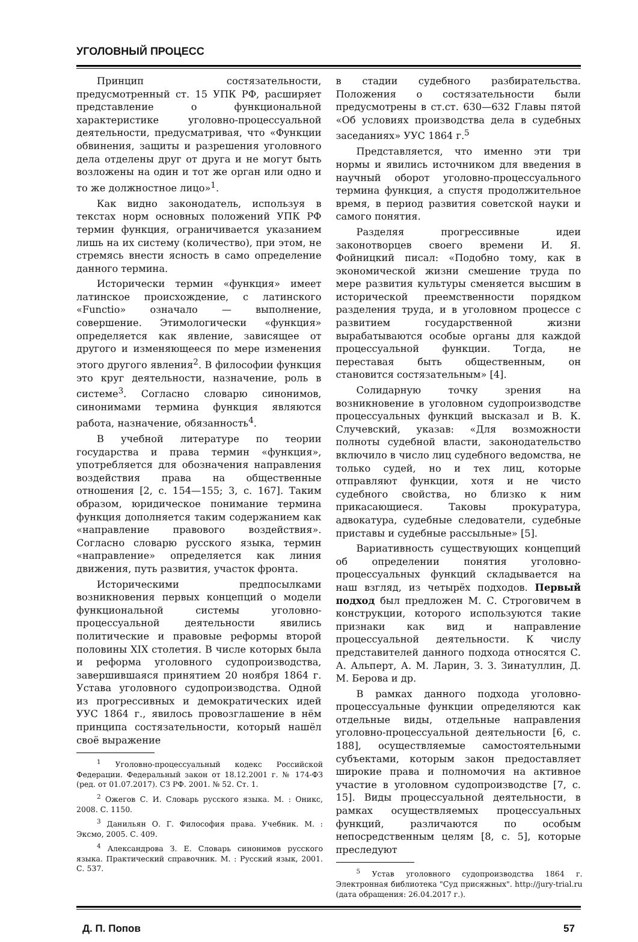УГОЛОВНЫЙ ПРОЦЕСС
Принцип состязательности, предусмотренный ст. 15 УПК РФ, расширяет представление о функциональной характеристике уголовно-процессуальной деятельности, предусматривая, что «Функции обвинения, защиты и разрешения уголовного дела отделены друг от друга и не могут быть возложены на один и тот же орган или одно и то же должностное лицо»<sup>1</sup>.
Как видно законодатель, используя в текстах норм основных положений УПК РФ термин функция, ограничивается указанием лишь на их систему (количество), при этом, не стремясь внести ясность в само определение данного термина.
Исторически термин «функция» имеет латинское происхождение, с латинского «Functio» означало — выполнение, совершение. Этимологически «функция» определяется как явление, зависящее от другого и изменяющееся по мере изменения этого другого явления<sup>2</sup>. В философии функция это круг деятельности, назначение, роль в системе<sup>3</sup>. Согласно словарю синонимов, синонимами термина функция являются работа, назначение, обязанность<sup>4</sup>.
В учебной литературе по теории государства и права термин «функция», употребляется для обозначения направления воздействия права на общественные отношения [2, с. 154—155; 3, с. 167]. Таким образом, юридическое понимание термина функция дополняется таким содержанием как «направление правового воздействия». Согласно словарю русского языка, термин «направление» определяется как линия движения, путь развития, участок фронта.
Историческими предпосылками возникновения первых концепций о модели функциональной системы уголовно-процессуальной деятельности явились политические и правовые реформы второй половины XIX столетия. В числе которых была и реформа уголовного судопроизводства, завершившаяся принятием 20 ноября 1864 г. Устава уголовного судопроизводства. Одной из прогрессивных и демократических идей УУС 1864 г., явилось провозглашение в нём принципа состязательности, который нашёл своё выражение
<sup>1</sup> Уголовно-процессуальный кодекс Российской Федерации. Федеральный закон от 18.12.2001 г. № 174-ФЗ (ред. от 01.07.2017). СЗ РФ. 2001. № 52. Ст. 1.
<sup>2</sup> Ожегов С. И. Словарь русского языка. М. : Оникс, 2008. С. 1150.
<sup>3</sup> Данильян О. Г. Философия права. Учебник. М. : Эксмо, 2005. С. 409.
<sup>4</sup> Александрова З. Е. Словарь синонимов русского языка. Практический справочник. М. : Русский язык, 2001. С. 537.
в стадии судебного разбирательства. Положения о состязательности были предусмотрены в ст.ст. 630—632 Главы пятой «Об условиях производства дела в судебных заседаниях» УУС 1864 г.<sup>5</sup>
Представляется, что именно эти три нормы и явились источником для введения в научный оборот уголовно-процессуального термина функция, а спустя продолжительное время, в период развития советской науки и самого понятия.
Разделяя прогрессивные идеи законотворцев своего времени И. Я. Фойницкий писал: «Подобно тому, как в экономической жизни смешение труда по мере развития культуры сменяется высшим в исторической преемственности порядком разделения труда, и в уголовном процессе с развитием государственной жизни вырабатываются особые органы для каждой процессуальной функции. Тогда, не переставая быть общественным, он становится состязательным» [4].
Солидарную точку зрения на возникновение в уголовном судопроизводстве процессуальных функций высказал и В. К. Случевский, указав: «Для возможности полноты судебной власти, законодательство включило в число лиц судебного ведомства, не только судей, но и тех лиц, которые отправляют функции, хотя и не чисто судебного свойства, но близко к ним прикасающиеся. Таковы прокуратура, адвокатура, судебные следователи, судебные приставы и судебные рассыльные» [5].
Вариативность существующих концепций об определении понятия уголовно-процессуальных функций складывается на наш взгляд, из четырёх подходов. Первый подход был предложен М. С. Строговичем в конструкции, которого используются такие признаки как вид и направление процессуальной деятельности. К числу представителей данного подхода относятся С. А. Альперт, А. М. Ларин, З. З. Зинатуллин, Д. М. Берова и др.
В рамках данного подхода уголовно-процессуальные функции определяются как отдельные виды, отдельные направления уголовно-процессуальной деятельности [6, с. 188], осуществляемые самостоятельными субъектами, которым закон предоставляет широкие права и полномочия на активное участие в уголовном судопроизводстве [7, с. 15]. Виды процессуальной деятельности, в рамках осуществляемых процессуальных функций, различаются по особым непосредственным целям [8, с. 5], которые преследуют
<sup>5</sup> Устав уголовного судопроизводства 1864 г. Электронная библиотека "Суд присяжных". http://jury-trial.ru (дата обращения: 26.04.2017 г.).
Д. П. Попов 57